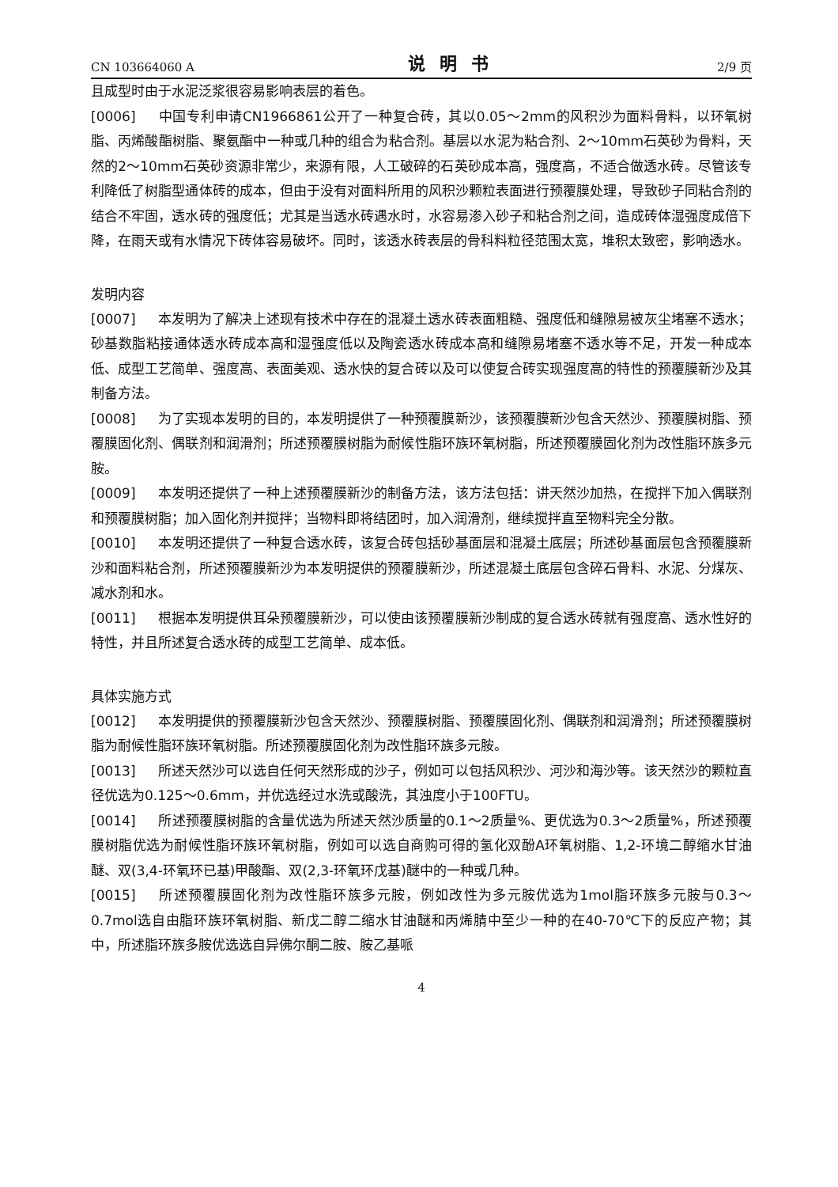CN 103664060 A 说明书 2/9 页
且成型时由于水泥泛浆很容易影响表层的着色。
[0006] 中国专利申请CN1966861公开了一种复合砖，其以0.05～2mm的风积沙为面料骨料，以环氧树脂、丙烯酸酯树脂、聚氨酯中一种或几种的组合为粘合剂。基层以水泥为粘合剂、2～10mm石英砂为骨料，天然的2～10mm石英砂资源非常少，来源有限，人工破碎的石英砂成本高，强度高，不适合做透水砖。尽管该专利降低了树脂型通体砖的成本，但由于没有对面料所用的风积沙颗粒表面进行预覆膜处理，导致砂子同粘合剂的结合不牢固，透水砖的强度低；尤其是当透水砖遇水时，水容易渗入砂子和粘合剂之间，造成砖体湿强度成倍下降，在雨天或有水情况下砖体容易破坏。同时，该透水砖表层的骨科料粒径范围太宽，堆积太致密，影响透水。
发明内容
[0007] 本发明为了解决上述现有技术中存在的混凝土透水砖表面粗糙、强度低和缝隙易被灰尘堵塞不透水；砂基数脂粘接通体透水砖成本高和湿强度低以及陶瓷透水砖成本高和缝隙易堵塞不透水等不足，开发一种成本低、成型工艺简单、强度高、表面美观、透水快的复合砖以及可以使复合砖实现强度高的特性的预覆膜新沙及其制备方法。
[0008] 为了实现本发明的目的，本发明提供了一种预覆膜新沙，该预覆膜新沙包含天然沙、预覆膜树脂、预覆膜固化剂、偶联剂和润滑剂；所述预覆膜树脂为耐候性脂环族环氧树脂，所述预覆膜固化剂为改性脂环族多元胺。
[0009] 本发明还提供了一种上述预覆膜新沙的制备方法，该方法包括：讲天然沙加热，在搅拌下加入偶联剂和预覆膜树脂；加入固化剂并搅拌；当物料即将结团时，加入润滑剂，继续搅拌直至物料完全分散。
[0010] 本发明还提供了一种复合透水砖，该复合砖包括砂基面层和混凝土底层；所述砂基面层包含预覆膜新沙和面料粘合剂，所述预覆膜新沙为本发明提供的预覆膜新沙，所述混凝土底层包含碎石骨料、水泥、分煤灰、减水剂和水。
[0011] 根据本发明提供耳朵预覆膜新沙，可以使由该预覆膜新沙制成的复合透水砖就有强度高、透水性好的特性，并且所述复合透水砖的成型工艺简单、成本低。
具体实施方式
[0012] 本发明提供的预覆膜新沙包含天然沙、预覆膜树脂、预覆膜固化剂、偶联剂和润滑剂；所述预覆膜树脂为耐候性脂环族环氧树脂。所述预覆膜固化剂为改性脂环族多元胺。
[0013] 所述天然沙可以选自任何天然形成的沙子，例如可以包括风积沙、河沙和海沙等。该天然沙的颗粒直径优选为0.125～0.6mm，并优选经过水洗或酸洗，其浊度小于100FTU。
[0014] 所述预覆膜树脂的含量优选为所述天然沙质量的0.1～2质量%、更优选为0.3～2质量%，所述预覆膜树脂优选为耐候性脂环族环氧树脂，例如可以选自商购可得的氢化双酚A环氧树脂、1,2-环境二醇缩水甘油醚、双(3,4-环氧环已基)甲酸酯、双(2,3-环氧环戊基)醚中的一种或几种。
[0015] 所述预覆膜固化剂为改性脂环族多元胺，例如改性为多元胺优选为1mol脂环族多元胺与0.3～0.7mol选自由脂环族环氧树脂、新戊二醇二缩水甘油醚和丙烯腈中至少一种的在40-70℃下的反应产物；其中，所述脂环族多胺优选选自异佛尔酮二胺、胺乙基哌
4